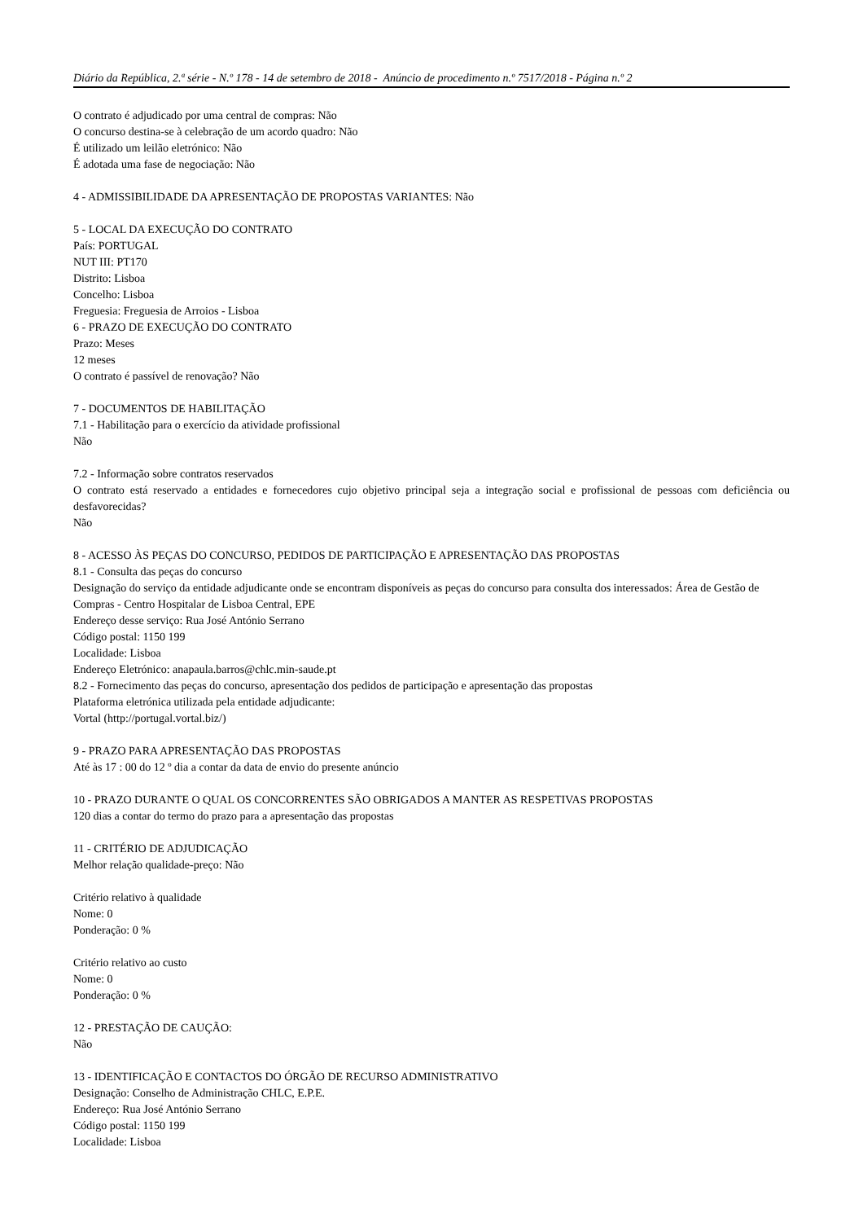Diário da República, 2.ª série - N.º 178 - 14 de setembro de 2018 - Anúncio de procedimento n.º 7517/2018 - Página n.º 2
O contrato é adjudicado por uma central de compras: Não
O concurso destina-se à celebração de um acordo quadro: Não
É utilizado um leilão eletrónico: Não
É adotada uma fase de negociação: Não
4 - ADMISSIBILIDADE DA APRESENTAÇÃO DE PROPOSTAS VARIANTES: Não
5 - LOCAL DA EXECUÇÃO DO CONTRATO
País: PORTUGAL
NUT III: PT170
Distrito: Lisboa
Concelho: Lisboa
Freguesia: Freguesia de Arroios - Lisboa
6 - PRAZO DE EXECUÇÃO DO CONTRATO
Prazo: Meses
12 meses
O contrato é passível de renovação? Não
7 - DOCUMENTOS DE HABILITAÇÃO
7.1 - Habilitação para o exercício da atividade profissional
Não
7.2 - Informação sobre contratos reservados
O contrato está reservado a entidades e fornecedores cujo objetivo principal seja a integração social e profissional de pessoas com deficiência ou desfavorecidas?
Não
8 - ACESSO ÀS PEÇAS DO CONCURSO, PEDIDOS DE PARTICIPAÇÃO E APRESENTAÇÃO DAS PROPOSTAS
8.1 - Consulta das peças do concurso
Designação do serviço da entidade adjudicante onde se encontram disponíveis as peças do concurso para consulta dos interessados: Área de Gestão de Compras - Centro Hospitalar de Lisboa Central, EPE
Endereço desse serviço: Rua José António Serrano
Código postal: 1150 199
Localidade: Lisboa
Endereço Eletrónico: anapaula.barros@chlc.min-saude.pt
8.2 - Fornecimento das peças do concurso, apresentação dos pedidos de participação e apresentação das propostas
Plataforma eletrónica utilizada pela entidade adjudicante:
Vortal (http://portugal.vortal.biz/)
9 - PRAZO PARA APRESENTAÇÃO DAS PROPOSTAS
Até às 17 : 00 do 12 º dia a contar da data de envio do presente anúncio
10 - PRAZO DURANTE O QUAL OS CONCORRENTES SÃO OBRIGADOS A MANTER AS RESPETIVAS PROPOSTAS
120 dias a contar do termo do prazo para a apresentação das propostas
11 - CRITÉRIO DE ADJUDICAÇÃO
Melhor relação qualidade-preço: Não
Critério relativo à qualidade
Nome: 0
Ponderação: 0 %
Critério relativo ao custo
Nome: 0
Ponderação: 0 %
12 - PRESTAÇÃO DE CAUÇÃO:
Não
13 - IDENTIFICAÇÃO E CONTACTOS DO ÓRGÃO DE RECURSO ADMINISTRATIVO
Designação: Conselho de Administração CHLC, E.P.E.
Endereço: Rua José António Serrano
Código postal: 1150 199
Localidade: Lisboa